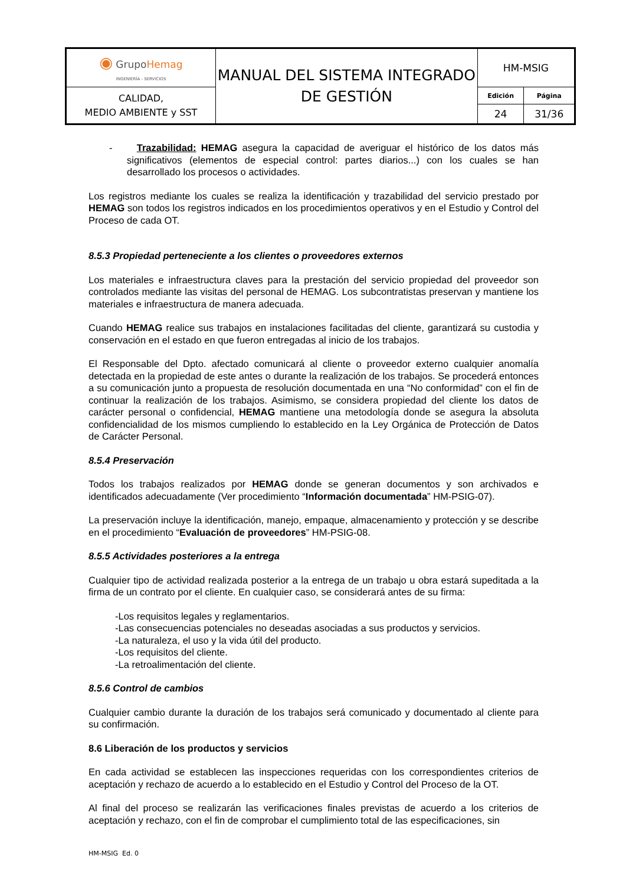| ◉ Grupo Hemag INGENIERÍA - SERVICIOS | MANUAL DEL SISTEMA INTEGRADO DE GESTIÓN | HM-MSIG |
| CALIDAD, MEDIO AMBIENTE y SST | | / Edición / Página / / 24 / 31/36 / |
- Trazabilidad: HEMAG asegura la capacidad de averiguar el histórico de los datos más significativos (elementos de especial control: partes diarios...) con los cuales se han desarrollado los procesos o actividades.
Los registros mediante los cuales se realiza la identificación y trazabilidad del servicio prestado por HEMAG son todos los registros indicados en los procedimientos operativos y en el Estudio y Control del Proceso de cada OT.
8.5.3 Propiedad perteneciente a los clientes o proveedores externos
Los materiales e infraestructura claves para la prestación del servicio propiedad del proveedor son controlados mediante las visitas del personal de HEMAG. Los subcontratistas preservan y mantiene los materiales e infraestructura de manera adecuada.
Cuando HEMAG realice sus trabajos en instalaciones facilitadas del cliente, garantizará su custodia y conservación en el estado en que fueron entregadas al inicio de los trabajos.
El Responsable del Dpto. afectado comunicará al cliente o proveedor externo cualquier anomalía detectada en la propiedad de este antes o durante la realización de los trabajos. Se procederá entonces a su comunicación junto a propuesta de resolución documentada en una “No conformidad” con el fin de continuar la realización de los trabajos. Asimismo, se considera propiedad del cliente los datos de carácter personal o confidencial, HEMAG mantiene una metodología donde se asegura la absoluta confidencialidad de los mismos cumpliendo lo establecido en la Ley Orgánica de Protección de Datos de Carácter Personal.
8.5.4 Preservación
Todos los trabajos realizados por HEMAG donde se generan documentos y son archivados e identificados adecuadamente (Ver procedimiento “Información documentada” HM-PSIG-07).
La preservación incluye la identificación, manejo, empaque, almacenamiento y protección y se describe en el procedimiento “Evaluación de proveedores” HM-PSIG-08.
8.5.5 Actividades posteriores a la entrega
Cualquier tipo de actividad realizada posterior a la entrega de un trabajo u obra estará supeditada a la firma de un contrato por el cliente. En cualquier caso, se considerará antes de su firma:
-Los requisitos legales y reglamentarios.
-Las consecuencias potenciales no deseadas asociadas a sus productos y servicios.
-La naturaleza, el uso y la vida útil del producto.
-Los requisitos del cliente.
-La retroalimentación del cliente.
8.5.6 Control de cambios
Cualquier cambio durante la duración de los trabajos será comunicado y documentado al cliente para su confirmación.
8.6 Liberación de los productos y servicios
En cada actividad se establecen las inspecciones requeridas con los correspondientes criterios de aceptación y rechazo de acuerdo a lo establecido en el Estudio y Control del Proceso de la OT.
Al final del proceso se realizarán las verificaciones finales previstas de acuerdo a los criterios de aceptación y rechazo, con el fin de comprobar el cumplimiento total de las especificaciones, sin
HM-MSIG Ed. 0